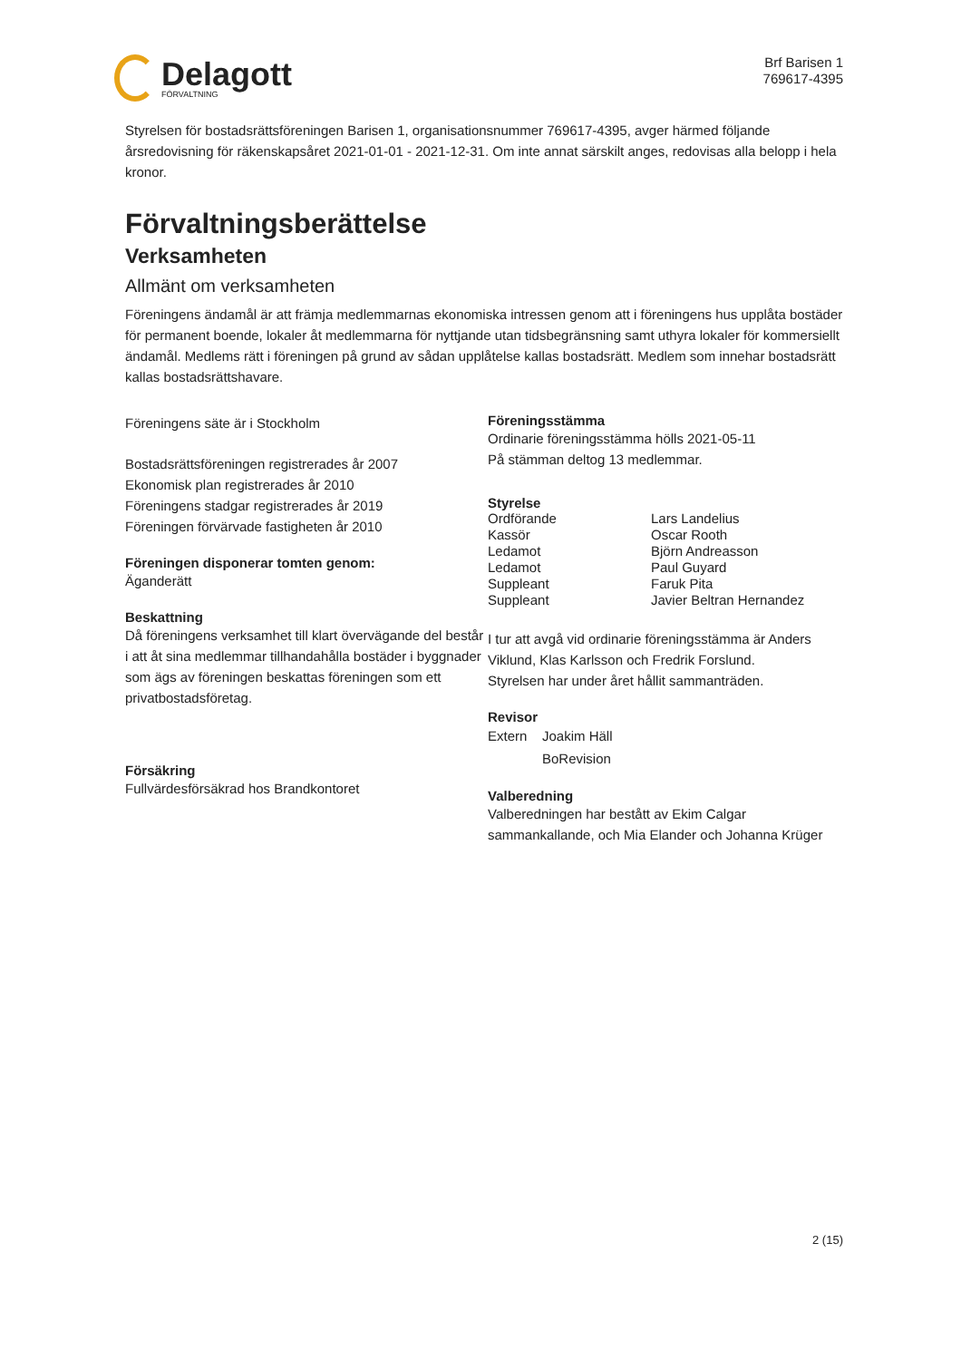Delagott
FÖRVALTNING
Brf Barisen 1
769617-4395
Styrelsen för bostadsrättsföreningen Barisen 1, organisationsnummer 769617-4395, avger härmed följande årsredovisning för räkenskapsåret 2021-01-01 - 2021-12-31. Om inte annat särskilt anges, redovisas alla belopp i hela kronor.
Förvaltningsberättelse
Verksamheten
Allmänt om verksamheten
Föreningens ändamål är att främja medlemmarnas ekonomiska intressen genom att i föreningens hus upplåta bostäder för permanent boende, lokaler åt medlemmarna för nyttjande utan tidsbegränsning samt uthyra lokaler för kommersiellt ändamål. Medlems rätt i föreningen på grund av sådan upplåtelse kallas bostadsrätt. Medlem som innehar bostadsrätt kallas bostadsrättshavare.
Föreningens säte är i Stockholm
Bostadsrättsföreningen registrerades år 2007
Ekonomisk plan registrerades år 2010
Föreningens stadgar registrerades år 2019
Föreningen förvärvade fastigheten år 2010
Föreningen disponerar tomten genom:
Äganderätt
Beskattning
Då föreningens verksamhet till klart övervägande del består i att åt sina medlemmar tillhandahålla bostäder i byggnader som ägs av föreningen beskattas föreningen som ett privatbostadsföretag.
Försäkring
Fullvärdesförsäkrad hos Brandkontoret
Föreningsstämma
Ordinarie föreningsstämma hölls 2021-05-11
På stämman deltog 13 medlemmar.
Styrelse
| Ordförande | Lars Landelius |
| Kassör | Oscar Rooth |
| Ledamot | Björn Andreasson |
| Ledamot | Paul Guyard |
| Suppleant | Faruk Pita |
| Suppleant | Javier Beltran Hernandez |
I tur att avgå vid ordinarie föreningsstämma är Anders Viklund, Klas Karlsson och Fredrik Forslund.
Styrelsen har under året hållit sammanträden.
Revisor
| Extern | Joakim Häll |
| | BoRevision |
Valberedning
Valberedningen har bestått av Ekim Calgar sammankallande, och Mia Elander och Johanna Krüger
2 (15)